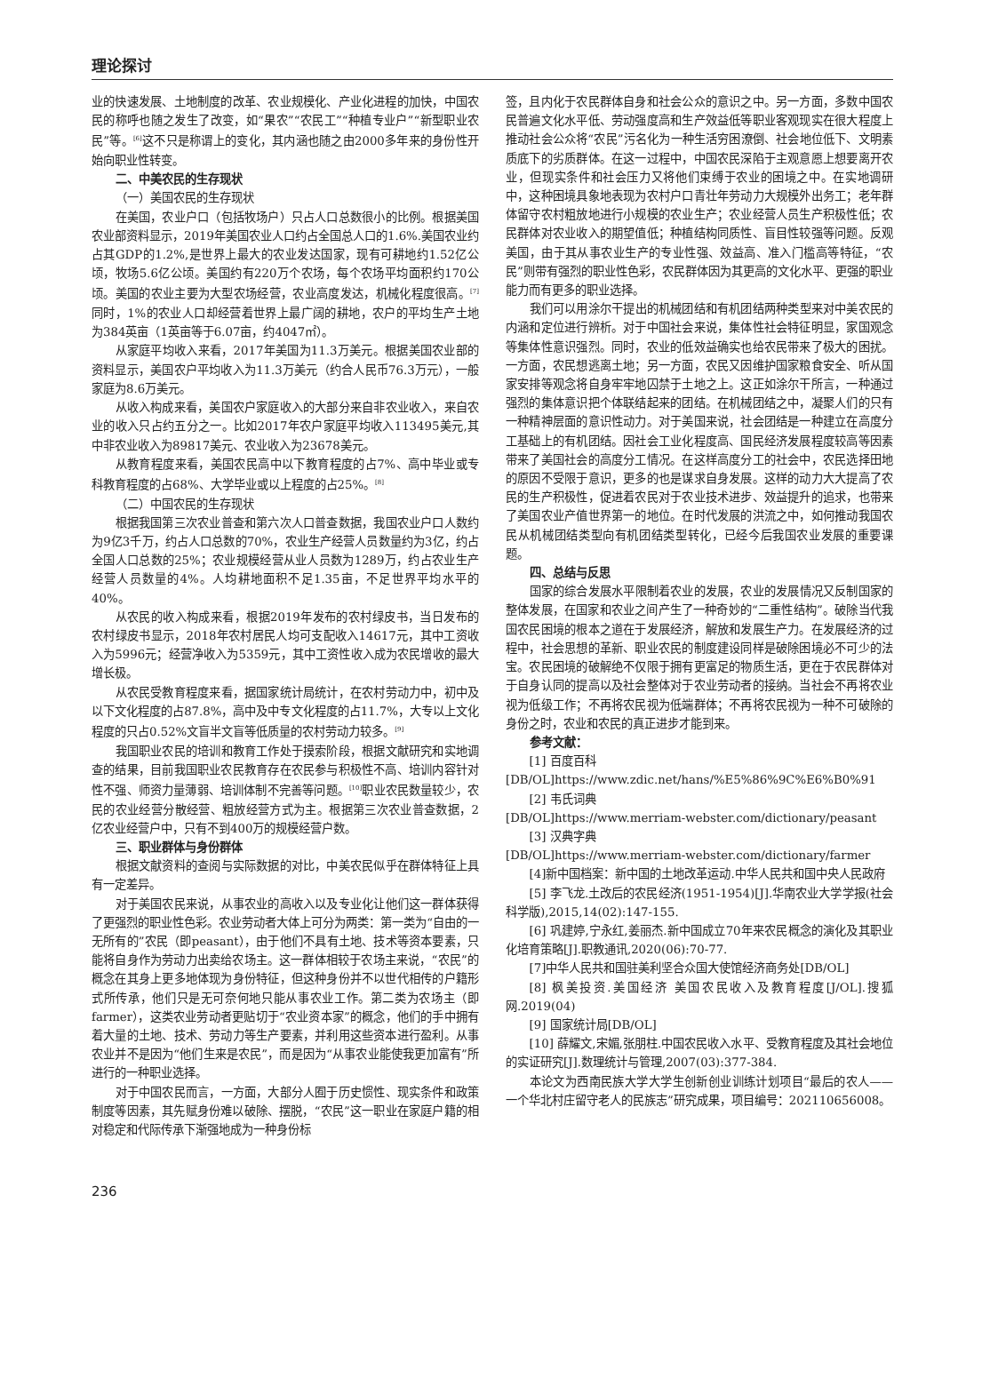理论探讨
业的快速发展、土地制度的改革、农业规模化、产业化进程的加快，中国农民的称呼也随之发生了改变，如“果农”“农民工”“种植专业户”“新型职业农民”等。<sup>[6]</sup>这不只是称谓上的变化，其内涵也随之由2000多年来的身份性开始向职业性转变。
二、中美农民的生存现状
（一）美国农民的生存现状
在美国，农业户口（包括牧场户）只占人口总数很小的比例。根据美国农业部资料显示，2019年美国农业人口约占全国总人口的1.6%.美国农业约占其GDP的1.2%,是世界上最大的农业发达国家，现有可耕地约1.52亿公顷，牧场5.6亿公顷。美国约有220万个农场，每个农场平均面积约170公顷。美国的农业主要为大型农场经营，农业高度发达，机械化程度很高。<sup>[7]</sup>同时，1%的农业人口却经营着世界上最广阔的耕地，农户的平均生产土地为384英亩（1英亩等于6.07亩，约4047㎡）。
从家庭平均收入来看，2017年美国为11.3万美元。根据美国农业部的资料显示，美国农户平均收入为11.3万美元（约合人民币76.3万元），一般家庭为8.6万美元。
从收入构成来看，美国农户家庭收入的大部分来自非农业收入，来自农业的收入只占约五分之一。比如2017年农户家庭平均收入113495美元,其中非农业收入为89817美元、农业收入为23678美元。
从教育程度来看，美国农民高中以下教育程度的占7%、高中毕业或专科教育程度的占68%、大学毕业或以上程度的占25%。<sup>[8]</sup>
（二）中国农民的生存现状
根据我国第三次农业普查和第六次人口普查数据，我国农业户口人数约为9亿3千万，约占人口总数的70%，农业生产经营人员数量约为3亿，约占全国人口总数的25%；农业规模经营从业人员数为1289万，约占农业生产经营人员数量的4%。人均耕地面积不足1.35亩，不足世界平均水平的40%。
从农民的收入构成来看，根据2019年发布的农村绿皮书，当日发布的农村绿皮书显示，2018年农村居民人均可支配收入14617元，其中工资收入为5996元；经营净收入为5359元，其中工资性收入成为农民增收的最大增长极。
从农民受教育程度来看，据国家统计局统计，在农村劳动力中，初中及以下文化程度的占87.8%，高中及中专文化程度的占11.7%，大专以上文化程度的只占0.52%文盲半文盲等低质量的农村劳动力较多。<sup>[9]</sup>
我国职业农民的培训和教育工作处于摸索阶段，根据文献研究和实地调查的结果，目前我国职业农民教育存在农民参与积极性不高、培训内容针对性不强、师资力量薄弱、培训体制不完善等问题。<sup>[10]</sup>职业农民数量较少，农民的农业经营分散经营、粗放经营方式为主。根据第三次农业普查数据，2亿农业经营户中，只有不到400万的规模经营户数。
三、职业群体与身份群体
根据文献资料的查阅与实际数据的对比，中美农民似乎在群体特征上具有一定差异。
对于美国农民来说，从事农业的高收入以及专业化让他们这一群体获得了更强烈的职业性色彩。农业劳动者大体上可分为两类：第一类为“自由的一无所有的”农民（即peasant），由于他们不具有土地、技术等资本要素，只能将自身作为劳动力出卖给农场主。这一群体相较于农场主来说，“农民”的概念在其身上更多地体现为身份特征，但这种身份并不以世代相传的户籍形式所传承，他们只是无可奈何地只能从事农业工作。第二类为农场主（即farmer），这类农业劳动者更贴切于“农业资本家”的概念，他们的手中拥有着大量的土地、技术、劳动力等生产要素，并利用这些资本进行盈利。从事农业并不是因为“他们生来是农民”，而是因为“从事农业能使我更加富有”所进行的一种职业选择。
对于中国农民而言，一方面，大部分人囿于历史惯性、现实条件和政策制度等因素，其先赋身份难以破除、摆脱，“农民”这一职业在家庭户籍的相对稳定和代际传承下渐强地成为一种身份标
签，且内化于农民群体自身和社会公众的意识之中。另一方面，多数中国农民普遍文化水平低、劳动强度高和生产效益低等职业客观现实在很大程度上推动社会公众将“农民”污名化为一种生活穷困潦倒、社会地位低下、文明素质底下的劣质群体。在这一过程中，中国农民深陷于主观意愿上想要离开农业，但现实条件和社会压力又将他们束缚于农业的困境之中。在实地调研中，这种困境具象地表现为农村户口青壮年劳动力大规模外出务工；老年群体留守农村粗放地进行小规模的农业生产；农业经营人员生产积极性低；农民群体对农业收入的期望值低；种植结构同质性、盲目性较强等问题。反观美国，由于其从事农业生产的专业性强、效益高、准入门槛高等特征，“农民”则带有强烈的职业性色彩，农民群体因为其更高的文化水平、更强的职业能力而有更多的职业选择。
我们可以用涂尔干提出的机械团结和有机团结两种类型来对中美农民的内涵和定位进行辨析。对于中国社会来说，集体性社会特征明显，家国观念等集体性意识强烈。同时，农业的低效益确实也给农民带来了极大的困扰。一方面，农民想逃离土地；另一方面，农民又因维护国家粮食安全、听从国家安排等观念将自身牢牢地囚禁于土地之上。这正如涂尔干所言，一种通过强烈的集体意识把个体联结起来的团结。在机械团结之中，凝聚人们的只有一种精神层面的意识性动力。对于美国来说，社会团结是一种建立在高度分工基础上的有机团结。因社会工业化程度高、国民经济发展程度较高等因素带来了美国社会的高度分工情况。在这样高度分工的社会中，农民选择田地的原因不受限于意识，更多的也是谋求自身发展。这样的动力大大提高了农民的生产积极性，促进着农民对于农业技术进步、效益提升的追求，也带来了美国农业产值世界第一的地位。在时代发展的洪流之中，如何推动我国农民从机械团结类型向有机团结类型转化，已经今后我国农业发展的重要课题。
四、总结与反思
国家的综合发展水平限制着农业的发展，农业的发展情况又反制国家的整体发展，在国家和农业之间产生了一种奇妙的“二重性结构”。破除当代我国农民困境的根本之道在于发展经济，解放和发展生产力。在发展经济的过程中，社会思想的革新、职业农民的制度建设同样是破除困境必不可少的法宝。农民困境的破解绝不仅限于拥有更富足的物质生活，更在于农民群体对于自身认同的提高以及社会整体对于农业劳动者的接纳。当社会不再将农业视为低级工作；不再将农民视为低端群体；不再将农民视为一种不可破除的身份之时，农业和农民的真正进步才能到来。
参考文献：
[1] 百度百科
[DB/OL]https://www.zdic.net/hans/%E5%86%9C%E6%B0%91
[2] 韦氏词典
[DB/OL]https://www.merriam-webster.com/dictionary/peasant
[3] 汉典字典
[DB/OL]https://www.merriam-webster.com/dictionary/farmer
[4]新中国档案：新中国的土地改革运动.中华人民共和国中央人民政府
[5] 李飞龙.土改后的农民经济(1951-1954)[J].华南农业大学学报(社会科学版),2015,14(02):147-155.
[6] 巩建婷,宁永红,姜丽杰.新中国成立70年来农民概念的演化及其职业化培育策略[J].职教通讯,2020(06):70-77.
[7]中华人民共和国驻美利坚合众国大使馆经济商务处[DB/OL]
[8] 枫美投资.美国经济 美国农民收入及教育程度[J/OL].搜狐网.2019(04)
[9] 国家统计局[DB/OL]
[10] 薛耀文,宋媚,张朋柱.中国农民收入水平、受教育程度及其社会地位的实证研究[J].数理统计与管理,2007(03):377-384.
本论文为西南民族大学大学生创新创业训练计划项目“最后的农人——一个华北村庄留守老人的民族志”研究成果，项目编号：202110656008。
236